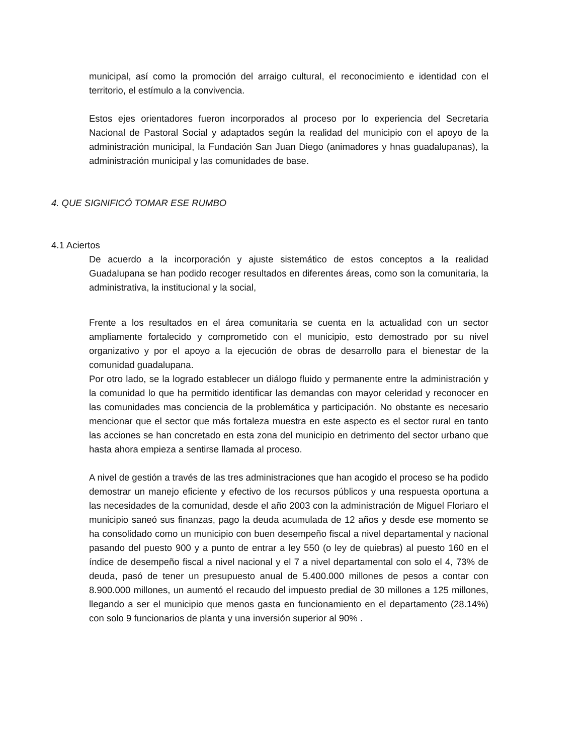municipal, así como la promoción del arraigo cultural, el reconocimiento e identidad con el territorio, el estímulo a la convivencia.
Estos ejes orientadores fueron incorporados al proceso por lo experiencia del Secretaria Nacional de Pastoral Social y adaptados según la realidad del municipio con el apoyo de la administración municipal, la Fundación San Juan Diego (animadores y hnas guadalupanas), la administración municipal y las comunidades de base.
4. QUE SIGNIFICÓ TOMAR ESE RUMBO
4.1 Aciertos
De acuerdo a la incorporación y ajuste sistemático de estos conceptos a la realidad Guadalupana se han podido recoger resultados en diferentes áreas, como son la comunitaria, la administrativa, la institucional y la social,
Frente a los resultados en el área comunitaria se cuenta en la actualidad con un sector ampliamente fortalecido y comprometido con el municipio, esto demostrado por su nivel organizativo y por el apoyo a la ejecución de obras de desarrollo para el bienestar de la comunidad guadalupana.
Por otro lado, se la logrado establecer un diálogo fluido y permanente entre la administración y la comunidad lo que ha permitido identificar las demandas con mayor celeridad y reconocer en las comunidades mas conciencia de la problemática y participación. No obstante es necesario mencionar que el sector que más fortaleza muestra en este aspecto es el sector rural en tanto las acciones se han concretado en esta zona del municipio en detrimento del sector urbano que hasta ahora empieza a sentirse llamada al proceso.
A nivel de gestión a través de las tres administraciones que han acogido el proceso se ha podido demostrar un manejo eficiente y efectivo de los recursos públicos y una respuesta oportuna a las necesidades de la comunidad, desde el año 2003 con la administración de Miguel Floriaro el municipio saneó sus finanzas, pago la deuda acumulada de 12 años y desde ese momento se ha consolidado como un municipio con buen desempeño fiscal a nivel departamental y nacional pasando del puesto 900 y a punto de entrar a ley 550 (o ley de quiebras) al puesto 160 en el índice de desempeño fiscal a nivel nacional y el 7 a nivel departamental con solo el 4, 73% de deuda, pasó de tener un presupuesto anual de 5.400.000 millones de pesos a contar con 8.900.000 millones, un aumentó el recaudo del impuesto predial de 30 millones a 125 millones, llegando a ser el municipio que menos gasta en funcionamiento en el departamento (28.14%) con solo 9 funcionarios de planta y una inversión superior al 90% .